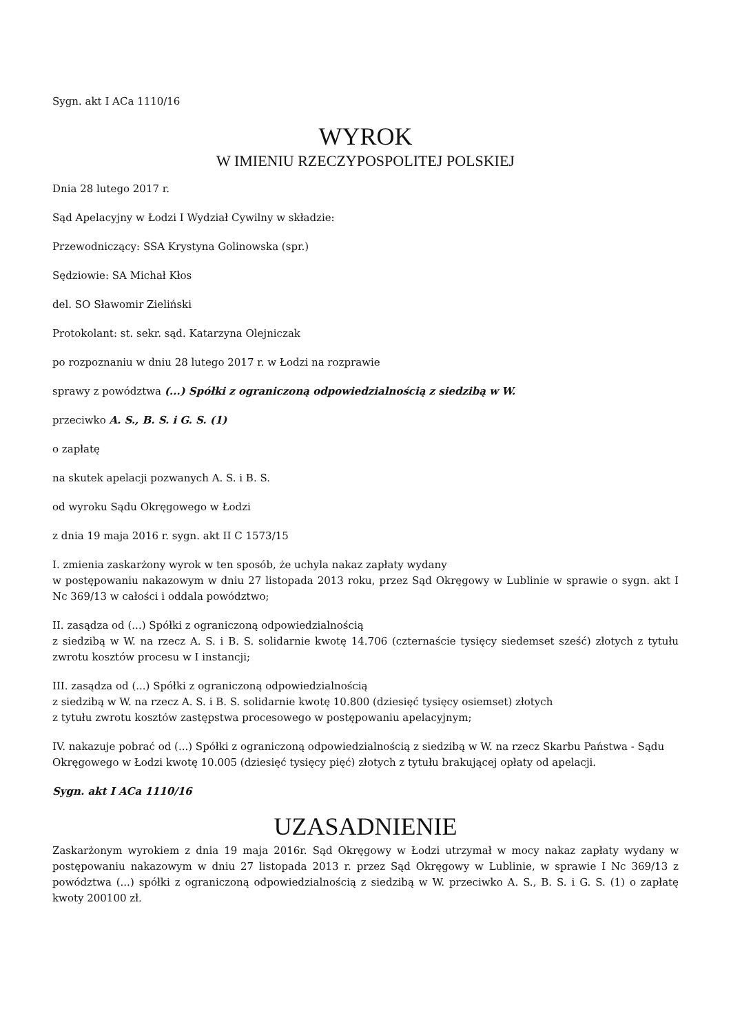Sygn. akt I ACa 1110/16
WYROK
W IMIENIU RZECZYPOSPOLITEJ POLSKIEJ
Dnia 28 lutego 2017 r.
Sąd Apelacyjny w Łodzi I Wydział Cywilny w składzie:
Przewodniczący: SSA Krystyna Golinowska (spr.)
Sędziowie: SA Michał Kłos
del. SO Sławomir Zieliński
Protokolant: st. sekr. sąd. Katarzyna Olejniczak
po rozpoznaniu w dniu 28 lutego 2017 r. w Łodzi na rozprawie
sprawy z powództwa (...) Spółki z ograniczoną odpowiedzialnością z siedzibą w W.
przeciwko A. S., B. S. i G. S. (1)
o zapłatę
na skutek apelacji pozwanych A. S. i B. S.
od wyroku Sądu Okręgowego w Łodzi
z dnia 19 maja 2016 r. sygn. akt II C 1573/15
I. zmienia zaskarżony wyrok w ten sposób, że uchyla nakaz zapłaty wydany
w postępowaniu nakazowym w dniu 27 listopada 2013 roku, przez Sąd Okręgowy w Lublinie w sprawie o sygn. akt I Nc 369/13 w całości i oddala powództwo;
II. zasądza od (...) Spółki z ograniczoną odpowiedzialnością
z siedzibą w W. na rzecz A. S. i B. S. solidarnie kwotę 14.706 (czternaście tysięcy siedemset sześć) złotych z tytułu zwrotu kosztów procesu w I instancji;
III. zasądza od (...) Spółki z ograniczoną odpowiedzialnością
z siedzibą w W. na rzecz A. S. i B. S. solidarnie kwotę 10.800 (dziesięć tysięcy osiemset) złotych
z tytułu zwrotu kosztów zastępstwa procesowego w postępowaniu apelacyjnym;
IV. nakazuje pobrać od (...) Spółki z ograniczoną odpowiedzialnością z siedzibą w W. na rzecz Skarbu Państwa - Sądu Okręgowego w Łodzi kwotę 10.005 (dziesięć tysięcy pięć) złotych z tytułu brakującej opłaty od apelacji.
Sygn. akt I ACa 1110/16
UZASADNIENIE
Zaskarżonym wyrokiem z dnia 19 maja 2016r. Sąd Okręgowy w Łodzi utrzymał w mocy nakaz zapłaty wydany w postępowaniu nakazowym w dniu 27 listopada 2013 r. przez Sąd Okręgowy w Lublinie, w sprawie I Nc 369/13 z powództwa (...) spółki z ograniczoną odpowiedzialnością z siedzibą w W. przeciwko A. S., B. S. i G. S. (1) o zapłatę kwoty 200100 zł.